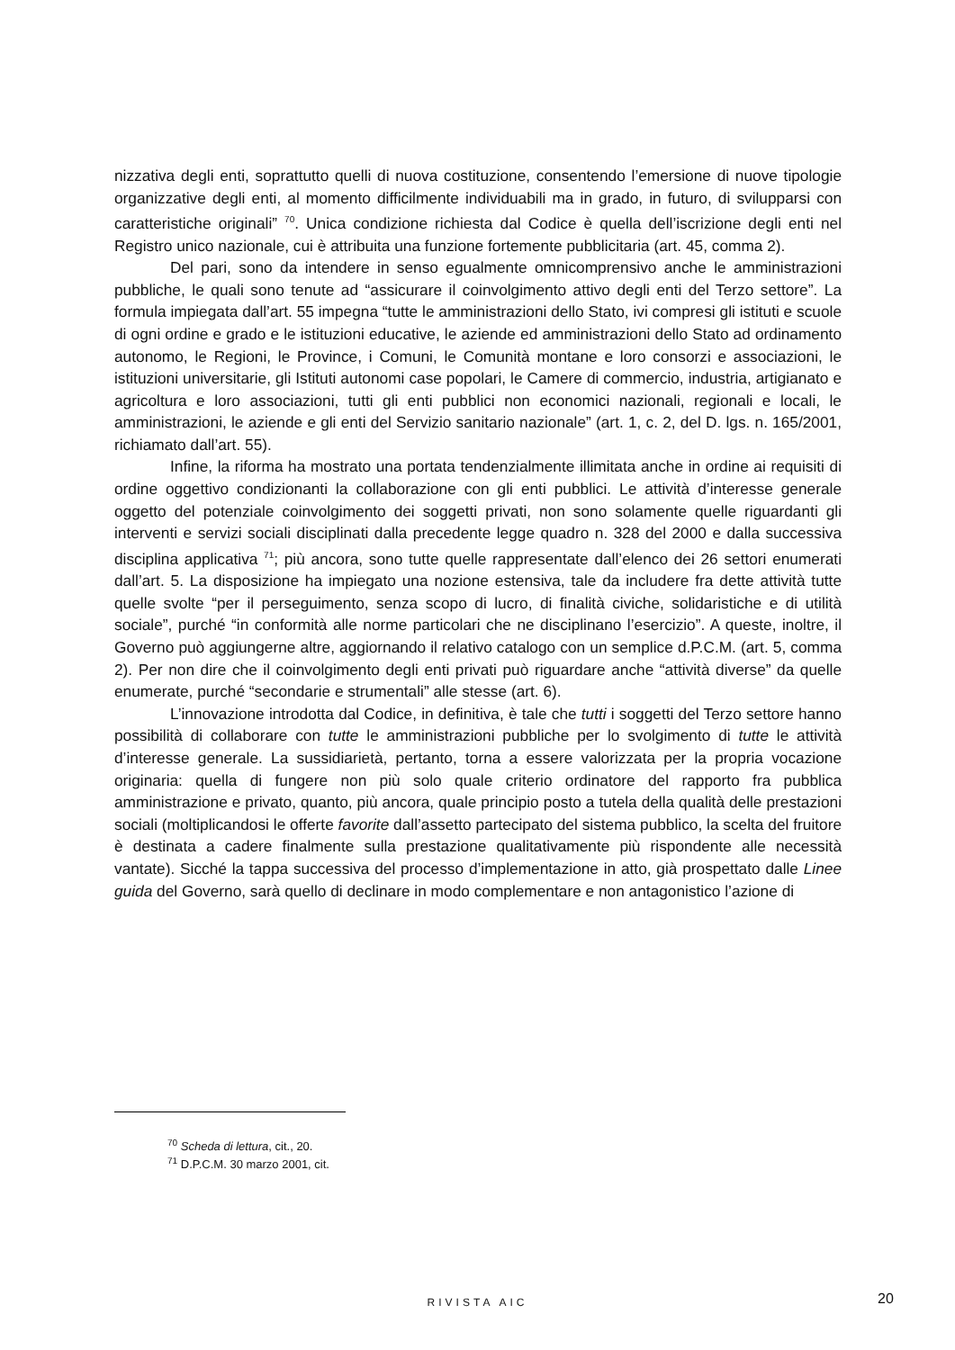nizzativa degli enti, soprattutto quelli di nuova costituzione, consentendo l’emersione di nuove tipologie organizzative degli enti, al momento difficilmente individuabili ma in grado, in futuro, di svilupparsi con caratteristiche originali” <sup>70</sup>. Unica condizione richiesta dal Codice è quella dell’iscrizione degli enti nel Registro unico nazionale, cui è attribuita una funzione fortemente pubblicitaria (art. 45, comma 2).
Del pari, sono da intendere in senso egualmente omnicomprensivo anche le amministrazioni pubbliche, le quali sono tenute ad “assicurare il coinvolgimento attivo degli enti del Terzo settore”. La formula impiegata dall’art. 55 impegna “tutte le amministrazioni dello Stato, ivi compresi gli istituti e scuole di ogni ordine e grado e le istituzioni educative, le aziende ed amministrazioni dello Stato ad ordinamento autonomo, le Regioni, le Province, i Comuni, le Comunità montane e loro consorzi e associazioni, le istituzioni universitarie, gli Istituti autonomi case popolari, le Camere di commercio, industria, artigianato e agricoltura e loro associazioni, tutti gli enti pubblici non economici nazionali, regionali e locali, le amministrazioni, le aziende e gli enti del Servizio sanitario nazionale” (art. 1, c. 2, del D. lgs. n. 165/2001, richiamato dall’art. 55).
Infine, la riforma ha mostrato una portata tendenzialmente illimitata anche in ordine ai requisiti di ordine oggettivo condizionanti la collaborazione con gli enti pubblici. Le attività d’interesse generale oggetto del potenziale coinvolgimento dei soggetti privati, non sono solamente quelle riguardanti gli interventi e servizi sociali disciplinati dalla precedente legge quadro n. 328 del 2000 e dalla successiva disciplina applicativa <sup>71</sup>; più ancora, sono tutte quelle rappresentate dall’elenco dei 26 settori enumerati dall’art. 5. La disposizione ha impiegato una nozione estensiva, tale da includere fra dette attività tutte quelle svolte “per il perseguimento, senza scopo di lucro, di finalità civiche, solidaristiche e di utilità sociale”, purché “in conformità alle norme particolari che ne disciplinano l’esercizio”. A queste, inoltre, il Governo può aggiungerne altre, aggiornando il relativo catalogo con un semplice d.P.C.M. (art. 5, comma 2). Per non dire che il coinvolgimento degli enti privati può riguardare anche “attività diverse” da quelle enumerate, purché “secondarie e strumentali” alle stesse (art. 6).
L’innovazione introdotta dal Codice, in definitiva, è tale che tutti i soggetti del Terzo settore hanno possibilità di collaborare con tutte le amministrazioni pubbliche per lo svolgimento di tutte le attività d’interesse generale. La sussidiarietà, pertanto, torna a essere valorizzata per la propria vocazione originaria: quella di fungere non più solo quale criterio ordinatore del rapporto fra pubblica amministrazione e privato, quanto, più ancora, quale principio posto a tutela della qualità delle prestazioni sociali (moltiplicandosi le offerte favorite dall’assetto partecipato del sistema pubblico, la scelta del fruitore è destinata a cadere finalmente sulla prestazione qualitativamente più rispondente alle necessità vantate). Sicché la tappa successiva del processo d’implementazione in atto, già prospettato dalle Linee guida del Governo, sarà quello di declinare in modo complementare e non antagonistico l’azione di
<sup>70</sup> Scheda di lettura, cit., 20.
<sup>71</sup> D.P.C.M. 30 marzo 2001, cit.
RIVISTA AIC 20